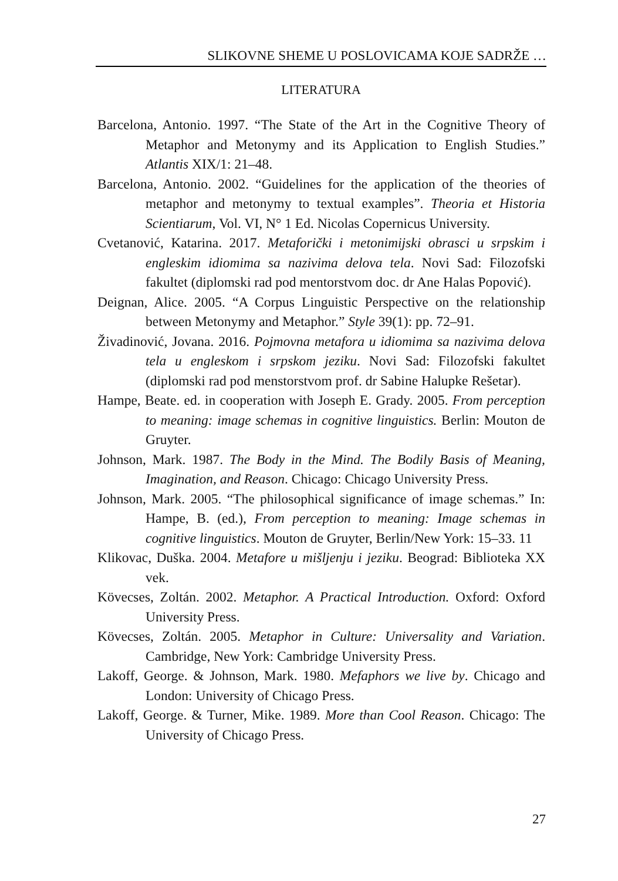SLIKOVNE SHEME U POSLOVICAMA KOJE SADRŽE …
LITERATURA
Barcelona, Antonio. 1997. “The State of the Art in the Cognitive Theory of Metaphor and Metonymy and its Application to English Studies.” Atlantis XIX/1: 21–48.
Barcelona, Antonio. 2002. “Guidelines for the application of the theories of metaphor and metonymy to textual examples”. Theoria et Historia Scientiarum, Vol. VI, N° 1 Ed. Nicolas Copernicus University.
Cvetanović, Katarina. 2017. Metaforički i metonimijski obrasci u srpskim i engleskim idiomima sa nazivima delova tela. Novi Sad: Filozofski fakultet (diplomski rad pod mentorstvom doc. dr Ane Halas Popović).
Deignan, Alice. 2005. “A Corpus Linguistic Perspective on the relationship between Metonymy and Metaphor.” Style 39(1): pp. 72–91.
Živadinović, Jovana. 2016. Pojmovna metafora u idiomima sa nazivima delova tela u engleskom i srpskom jeziku. Novi Sad: Filozofski fakultet (diplomski rad pod menstorstvom prof. dr Sabine Halupke Rešetar).
Hampe, Beate. ed. in cooperation with Joseph E. Grady. 2005. From perception to meaning: image schemas in cognitive linguistics. Berlin: Mouton de Gruyter.
Johnson, Mark. 1987. The Body in the Mind. The Bodily Basis of Meaning, Imagination, and Reason. Chicago: Chicago University Press.
Johnson, Mark. 2005. “The philosophical significance of image schemas.” In: Hampe, B. (ed.), From perception to meaning: Image schemas in cognitive linguistics. Mouton de Gruyter, Berlin/New York: 15–33. 11
Klikovac, Duška. 2004. Metafore u mišljenju i jeziku. Beograd: Biblioteka XX vek.
Kövecses, Zoltán. 2002. Metaphor. A Practical Introduction. Oxford: Oxford University Press.
Kövecses, Zoltán. 2005. Metaphor in Culture: Universality and Variation. Cambridge, New York: Cambridge University Press.
Lakoff, George. & Johnson, Mark. 1980. Mefaphors we live by. Chicago and London: University of Chicago Press.
Lakoff, George. & Turner, Mike. 1989. More than Cool Reason. Chicago: The University of Chicago Press.
27